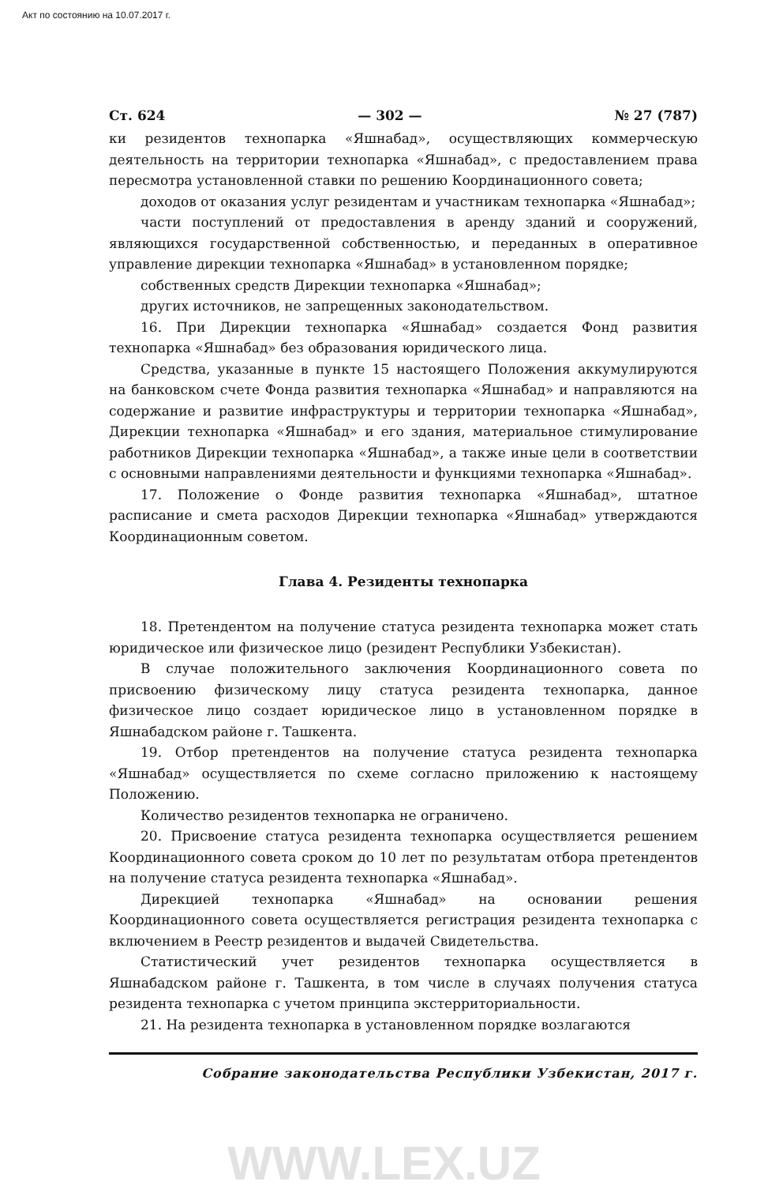Акт по состоянию на 10.07.2017 г.
Ст. 624 — 302 — № 27 (787)
ки резидентов технопарка «Яшнабад», осуществляющих коммерческую деятельность на территории технопарка «Яшнабад», с предоставлением права пересмотра установленной ставки по решению Координационного совета;
доходов от оказания услуг резидентам и участникам технопарка «Яшнабад»;
части поступлений от предоставления в аренду зданий и сооружений, являющихся государственной собственностью, и переданных в оперативное управление дирекции технопарка «Яшнабад» в установленном порядке;
собственных средств Дирекции технопарка «Яшнабад»;
других источников, не запрещенных законодательством.
16. При Дирекции технопарка «Яшнабад» создается Фонд развития технопарка «Яшнабад» без образования юридического лица.
Средства, указанные в пункте 15 настоящего Положения аккумулируются на банковском счете Фонда развития технопарка «Яшнабад» и направляются на содержание и развитие инфраструктуры и территории технопарка «Яшнабад», Дирекции технопарка «Яшнабад» и его здания, материальное стимулирование работников Дирекции технопарка «Яшнабад», а также иные цели в соответствии с основными направлениями деятельности и функциями технопарка «Яшнабад».
17. Положение о Фонде развития технопарка «Яшнабад», штатное расписание и смета расходов Дирекции технопарка «Яшнабад» утверждаются Координационным советом.
Глава 4. Резиденты технопарка
18. Претендентом на получение статуса резидента технопарка может стать юридическое или физическое лицо (резидент Республики Узбекистан).
В случае положительного заключения Координационного совета по присвоению физическому лицу статуса резидента технопарка, данное физическое лицо создает юридическое лицо в установленном порядке в Яшнабадском районе г. Ташкента.
19. Отбор претендентов на получение статуса резидента технопарка «Яшнабад» осуществляется по схеме согласно приложению к настоящему Положению.
Количество резидентов технопарка не ограничено.
20. Присвоение статуса резидента технопарка осуществляется решением Координационного совета сроком до 10 лет по результатам отбора претендентов на получение статуса резидента технопарка «Яшнабад».
Дирекцией технопарка «Яшнабад» на основании решения Координационного совета осуществляется регистрация резидента технопарка с включением в Реестр резидентов и выдачей Свидетельства.
Статистический учет резидентов технопарка осуществляется в Яшнабадском районе г. Ташкента, в том числе в случаях получения статуса резидента технопарка с учетом принципа экстерриториальности.
21. На резидента технопарка в установленном порядке возлагаются
Собрание законодательства Республики Узбекистан, 2017 г.
WWW.LEX.UZ